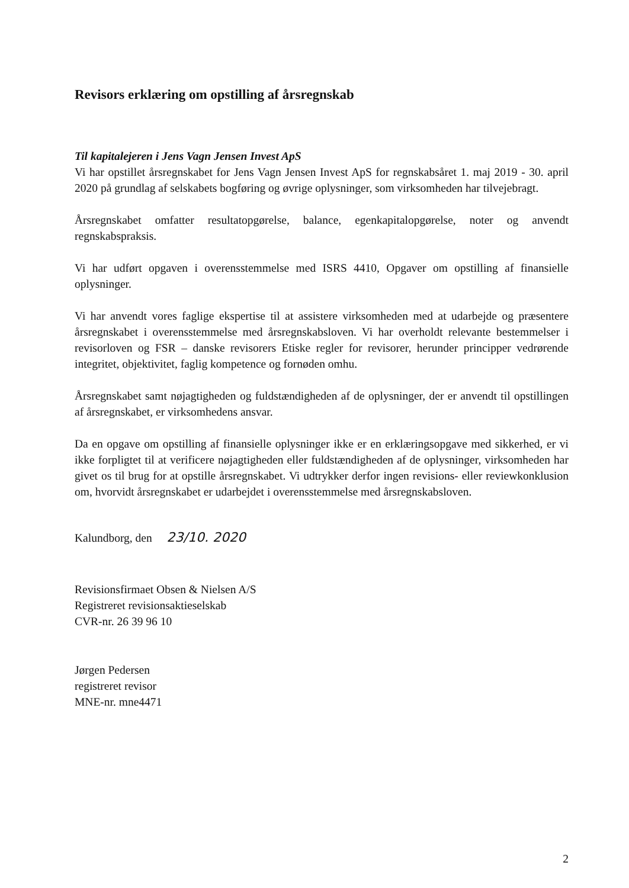Revisors erklæring om opstilling af årsregnskab
Til kapitalejeren i Jens Vagn Jensen Invest ApS
Vi har opstillet årsregnskabet for Jens Vagn Jensen Invest ApS for regnskabsåret 1. maj 2019 - 30. april 2020 på grundlag af selskabets bogføring og øvrige oplysninger, som virksomheden har tilvejebragt.
Årsregnskabet omfatter resultatopgørelse, balance, egenkapitalopgørelse, noter og anvendt regnskabspraksis.
Vi har udført opgaven i overensstemmelse med ISRS 4410, Opgaver om opstilling af finansielle oplysninger.
Vi har anvendt vores faglige ekspertise til at assistere virksomheden med at udarbejde og præsentere årsregnskabet i overensstemmelse med årsregnskabsloven. Vi har overholdt relevante bestemmelser i revisorloven og FSR – danske revisorers Etiske regler for revisorer, herunder principper vedrørende integritet, objektivitet, faglig kompetence og fornøden omhu.
Årsregnskabet samt nøjagtigheden og fuldstændigheden af de oplysninger, der er anvendt til opstillingen af årsregnskabet, er virksomhedens ansvar.
Da en opgave om opstilling af finansielle oplysninger ikke er en erklæringsopgave med sikkerhed, er vi ikke forpligtet til at verificere nøjagtigheden eller fuldstændigheden af de oplysninger, virksomheden har givet os til brug for at opstille årsregnskabet. Vi udtrykker derfor ingen revisions- eller reviewkonklusion om, hvorvidt årsregnskabet er udarbejdet i overensstemmelse med årsregnskabsloven.
Kalundborg, den 23/10. 2020
Revisionsfirmaet Obsen & Nielsen A/S
Registreret revisionsaktieselskab
CVR-nr. 26 39 96 10
Jørgen Pedersen
registreret revisor
MNE-nr. mne4471
2